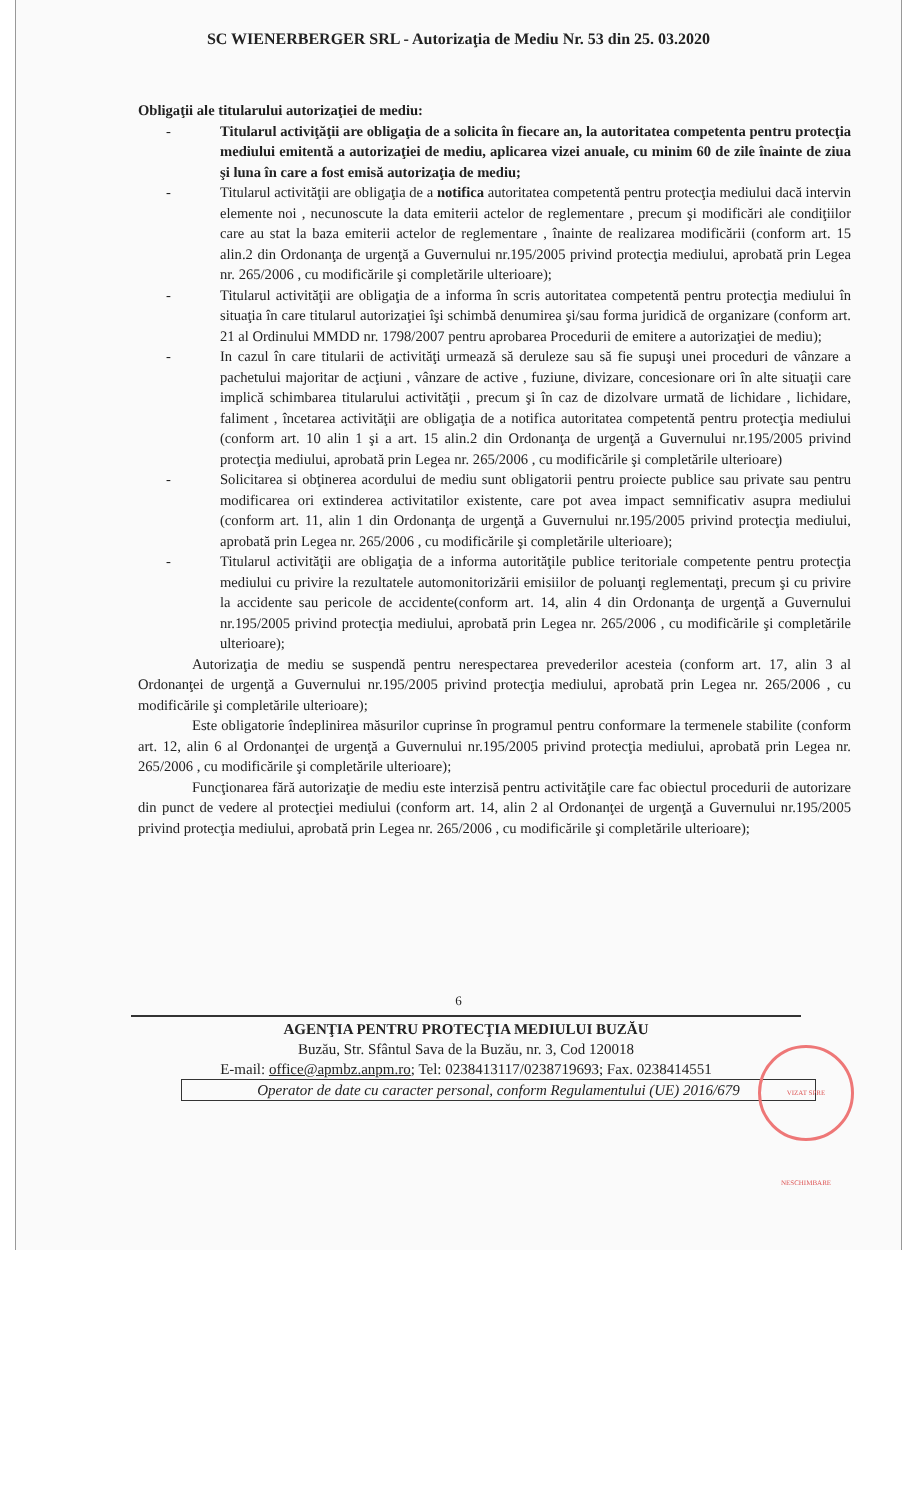SC WIENERBERGER SRL - Autorizaţia de Mediu Nr. 53 din 25. 03.2020
Obligaţii ale titularului autorizaţiei de mediu:
- Titularul activiţăţii are obligaţia de a solicita în fiecare an, la autoritatea competenta pentru protecţia mediului emitentă a autorizaţiei de mediu, aplicarea vizei anuale, cu minim 60 de zile înainte de ziua şi luna în care a fost emisă autorizaţia de mediu;
- Titularul activităţii are obligaţia de a notifica autoritatea competentă pentru protecţia mediului dacă intervin elemente noi , necunoscute la data emiterii actelor de reglementare , precum şi modificări ale condiţiilor care au stat la baza emiterii actelor de reglementare , înainte de realizarea modificării (conform art. 15 alin.2 din Ordonanţa de urgenţă a Guvernului nr.195/2005 privind protecţia mediului, aprobată prin Legea nr. 265/2006 , cu modificările şi completările ulterioare);
- Titularul activităţii are obligaţia de a informa în scris autoritatea competentă pentru protecţia mediului în situaţia în care titularul autorizaţiei îşi schimbă denumirea şi/sau forma juridică de organizare (conform art. 21 al Ordinului MMDD nr. 1798/2007 pentru aprobarea Procedurii de emitere a autorizaţiei de mediu);
- In cazul în care titularii de activităţi urmează să deruleze sau să fie supuşi unei proceduri de vânzare a pachetului majoritar de acţiuni , vânzare de active , fuziune, divizare, concesionare ori în alte situaţii care implică schimbarea titularului activităţii , precum şi în caz de dizolvare urmată de lichidare , lichidare, faliment , încetarea activităţii are obligaţia de a notifica autoritatea competentă pentru protecţia mediului (conform art. 10 alin 1 şi a art. 15 alin.2 din Ordonanţa de urgenţă a Guvernului nr.195/2005 privind protecţia mediului, aprobată prin Legea nr. 265/2006 , cu modificările şi completările ulterioare)
- Solicitarea si obţinerea acordului de mediu sunt obligatorii pentru proiecte publice sau private sau pentru modificarea ori extinderea activitatilor existente, care pot avea impact semnificativ asupra mediului (conform art. 11, alin 1 din Ordonanţa de urgenţă a Guvernului nr.195/2005 privind protecţia mediului, aprobată prin Legea nr. 265/2006 , cu modificările şi completările ulterioare);
- Titularul activităţii are obligaţia de a informa autorităţile publice teritoriale competente pentru protecţia mediului cu privire la rezultatele automonitorizării emisiilor de poluanţi reglementaţi, precum şi cu privire la accidente sau pericole de accidente(conform art. 14, alin 4 din Ordonanţa de urgenţă a Guvernului nr.195/2005 privind protecţia mediului, aprobată prin Legea nr. 265/2006 , cu modificările şi completările ulterioare);
Autorizaţia de mediu se suspendă pentru nerespectarea prevederilor acesteia (conform art. 17, alin 3 al Ordonanţei de urgenţă a Guvernului nr.195/2005 privind protecţia mediului, aprobată prin Legea nr. 265/2006 , cu modificările şi completările ulterioare);
Este obligatorie îndeplinirea măsurilor cuprinse în programul pentru conformare la termenele stabilite (conform art. 12, alin 6 al Ordonanţei de urgenţă a Guvernului nr.195/2005 privind protecţia mediului, aprobată prin Legea nr. 265/2006 , cu modificările şi completările ulterioare);
Funcţionarea fără autorizaţie de mediu este interzisă pentru activităţile care fac obiectul procedurii de autorizare din punct de vedere al protecţiei mediului (conform art. 14, alin 2 al Ordonanţei de urgenţă a Guvernului nr.195/2005 privind protecţia mediului, aprobată prin Legea nr. 265/2006 , cu modificările şi completările ulterioare);
6
AGENŢIA PENTRU PROTECŢIA MEDIULUI BUZĂU
Buzău, Str. Sfântul Sava de la Buzău, nr. 3, Cod 120018
E-mail: office@apmbz.anpm.ro; Tel: 0238413117/0238719693; Fax. 0238414551
Operator de date cu caracter personal, conform Regulamentului (UE) 2016/679
VIZAT SPRE NESCHIMBARE